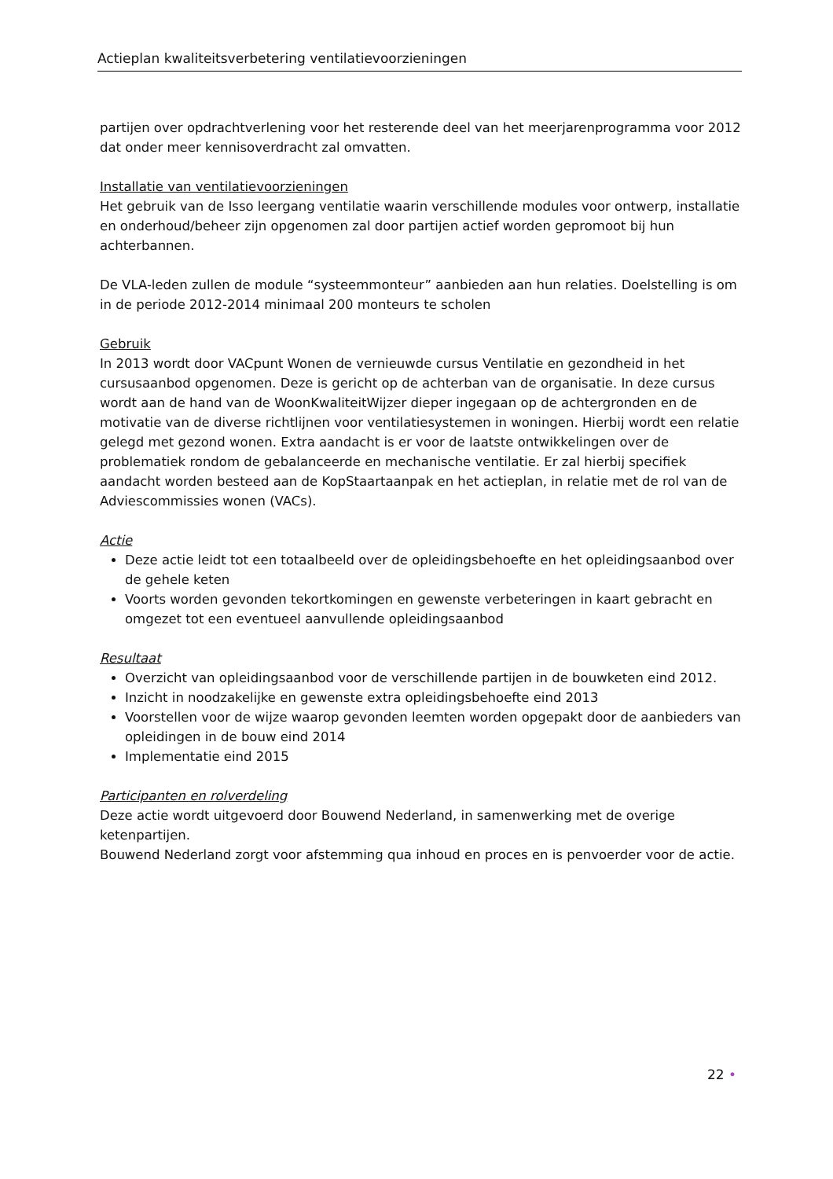Actieplan kwaliteitsverbetering ventilatievoorzieningen
partijen over opdrachtverlening voor het resterende deel van het meerjarenprogramma voor 2012 dat onder meer kennisoverdracht zal omvatten.
Installatie van ventilatievoorzieningen
Het gebruik van de Isso leergang ventilatie waarin verschillende modules voor ontwerp, installatie en onderhoud/beheer zijn opgenomen zal door partijen actief worden gepromoot bij hun achterbannen.
De VLA-leden zullen de module “systeemmonteur” aanbieden aan hun relaties. Doelstelling is om in de periode 2012-2014 minimaal 200 monteurs te scholen
Gebruik
In 2013 wordt door VACpunt Wonen de vernieuwde cursus Ventilatie en gezondheid in het cursusaanbod opgenomen. Deze is gericht op de achterban van de organisatie. In deze cursus wordt aan de hand van de WoonKwaliteitWijzer dieper ingegaan op de achtergronden en de motivatie van de diverse richtlijnen voor ventilatiesystemen in woningen. Hierbij wordt een relatie gelegd met gezond wonen. Extra aandacht is er voor de laatste ontwikkelingen over de problematiek rondom de gebalanceerde en mechanische ventilatie. Er zal hierbij specifiek aandacht worden besteed aan de KopStaartaanpak en het actieplan, in relatie met de rol van de Adviescommissies wonen (VACs).
Actie
Deze actie leidt tot een totaalbeeld over de opleidingsbehoefte en het opleidingsaanbod over de gehele keten
Voorts worden gevonden tekortkomingen en gewenste verbeteringen in kaart gebracht en omgezet tot een eventueel aanvullende opleidingsaanbod
Resultaat
Overzicht van opleidingsaanbod voor de verschillende partijen in de bouwketen eind 2012.
Inzicht in noodzakelijke en gewenste extra opleidingsbehoefte eind 2013
Voorstellen voor de wijze waarop gevonden leemten worden opgepakt door de aanbieders van opleidingen in de bouw eind 2014
Implementatie eind 2015
Participanten en rolverdeling
Deze actie wordt uitgevoerd door Bouwend Nederland, in samenwerking met de overige ketenpartijen.
Bouwend Nederland zorgt voor afstemming qua inhoud en proces en is penvoerder voor de actie.
22 •